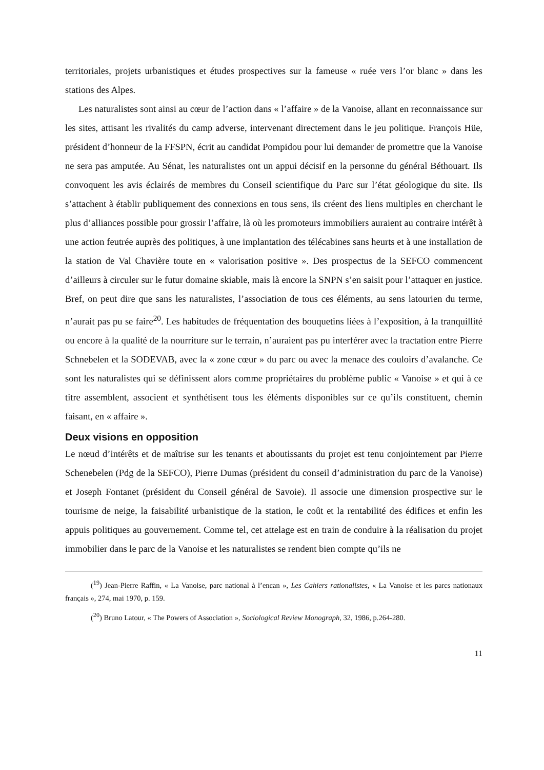territoriales, projets urbanistiques et études prospectives sur la fameuse « ruée vers l’or blanc » dans les stations des Alpes.
Les naturalistes sont ainsi au cœur de l’action dans « l’affaire » de la Vanoise, allant en reconnaissance sur les sites, attisant les rivalités du camp adverse, intervenant directement dans le jeu politique. François Hüe, président d’honneur de la FFSPN, écrit au candidat Pompidou pour lui demander de promettre que la Vanoise ne sera pas amputée. Au Sénat, les naturalistes ont un appui décisif en la personne du général Béthouart. Ils convoquent les avis éclairés de membres du Conseil scientifique du Parc sur l’état géologique du site. Ils s’attachent à établir publiquement des connexions en tous sens, ils créent des liens multiples en cherchant le plus d’alliances possible pour grossir l’affaire, là où les promoteurs immobiliers auraient au contraire intérêt à une action feutrée auprès des politiques, à une implantation des télécabines sans heurts et à une installation de la station de Val Chavière toute en « valorisation positive ». Des prospectus de la SEFCO commencent d’ailleurs à circuler sur le futur domaine skiable, mais là encore la SNPN s’en saisit pour l’attaquer en justice. Bref, on peut dire que sans les naturalistes, l’association de tous ces éléments, au sens latourien du terme, n’aurait pas pu se faire<sup>20</sup>. Les habitudes de fréquentation des bouquetins liées à l’exposition, à la tranquillité ou encore à la qualité de la nourriture sur le terrain, n’auraient pas pu interférer avec la tractation entre Pierre Schnebelen et la SODEVAB, avec la « zone cœur » du parc ou avec la menace des couloirs d’avalanche. Ce sont les naturalistes qui se définissent alors comme propriétaires du problème public « Vanoise » et qui à ce titre assemblent, associent et synthétisent tous les éléments disponibles sur ce qu’ils constituent, chemin faisant, en « affaire ».
Deux visions en opposition
Le nœud d’intérêts et de maîtrise sur les tenants et aboutissants du projet est tenu conjointement par Pierre Schenebelen (Pdg de la SEFCO), Pierre Dumas (président du conseil d’administration du parc de la Vanoise) et Joseph Fontanet (président du Conseil général de Savoie). Il associe une dimension prospective sur le tourisme de neige, la faisabilité urbanistique de la station, le coût et la rentabilité des édifices et enfin les appuis politiques au gouvernement. Comme tel, cet attelage est en train de conduire à la réalisation du projet immobilier dans le parc de la Vanoise et les naturalistes se rendent bien compte qu’ils ne
(<sup>19</sup>) Jean-Pierre Raffin, « La Vanoise, parc national à l’encan », Les Cahiers rationalistes, « La Vanoise et les parcs nationaux français », 274, mai 1970, p. 159.
(<sup>20</sup>) Bruno Latour, « The Powers of Association », Sociological Review Monograph, 32, 1986, p.264-280.
11